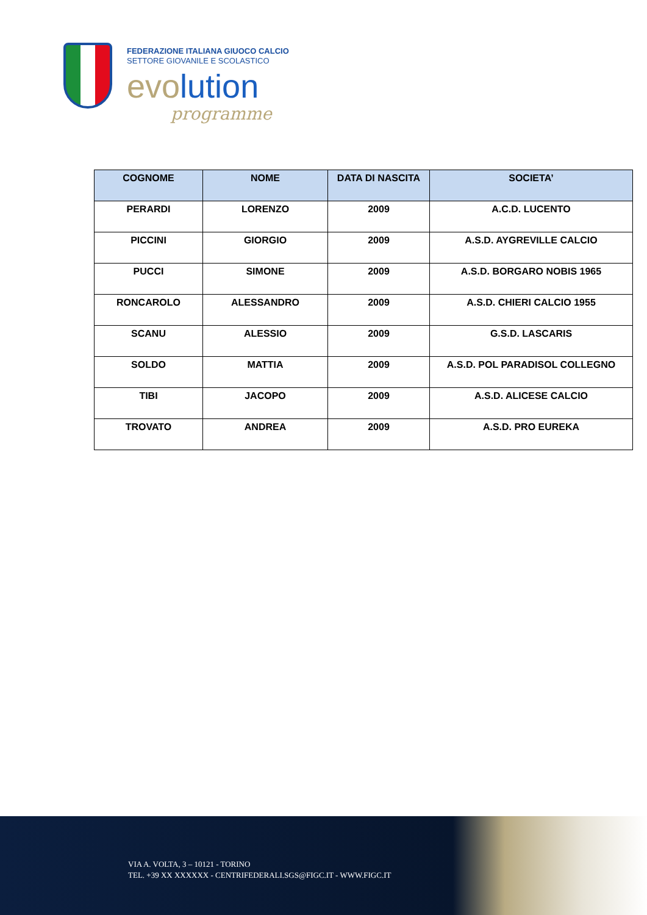FEDERAZIONE ITALIANA GIUOCO CALCIO
SETTORE GIOVANILE E SCOLASTICO
evolution
programme
| COGNOME | NOME | DATA DI NASCITA | SOCIETA’ |
| --- | --- | --- | --- |
| PERARDI | LORENZO | 2009 | A.C.D. LUCENTO |
| PICCINI | GIORGIO | 2009 | A.S.D. AYGREVILLE CALCIO |
| PUCCI | SIMONE | 2009 | A.S.D. BORGARO NOBIS 1965 |
| RONCAROLO | ALESSANDRO | 2009 | A.S.D. CHIERI CALCIO 1955 |
| SCANU | ALESSIO | 2009 | G.S.D. LASCARIS |
| SOLDO | MATTIA | 2009 | A.S.D. POL PARADISOL COLLEGNO |
| TIBI | JACOPO | 2009 | A.S.D. ALICESE CALCIO |
| TROVATO | ANDREA | 2009 | A.S.D. PRO EUREKA |
VIA A. VOLTA, 3 – 10121 - TORINO
TEL. +39 XX XXXXXX - CENTRIFEDERALI.SGS@FIGC.IT - WWW.FIGC.IT